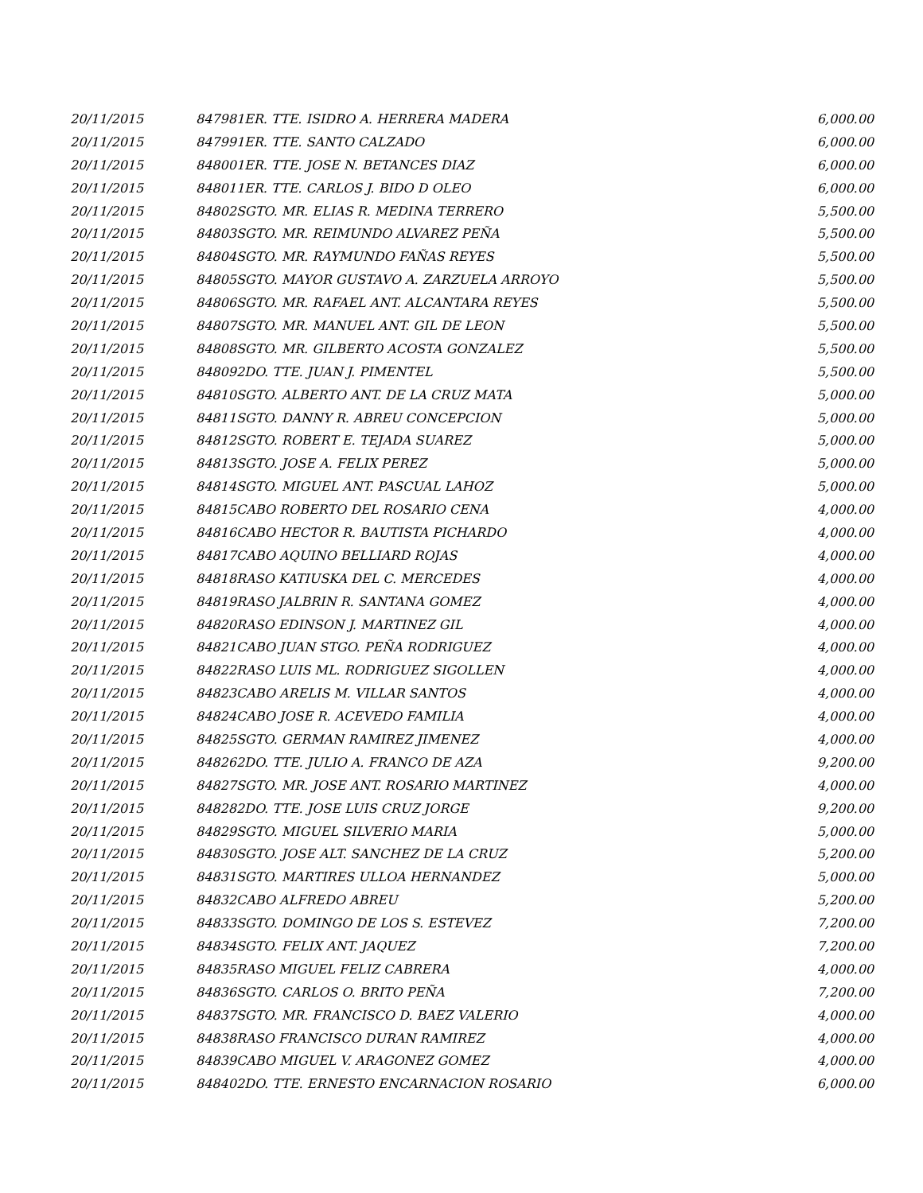| 20/11/2015 | 84798 | 1ER. TTE. ISIDRO A. HERRERA MADERA | 6,000.00 |
| 20/11/2015 | 84799 | 1ER. TTE. SANTO CALZADO | 6,000.00 |
| 20/11/2015 | 84800 | 1ER. TTE. JOSE N. BETANCES DIAZ | 6,000.00 |
| 20/11/2015 | 84801 | 1ER. TTE. CARLOS J. BIDO D OLEO | 6,000.00 |
| 20/11/2015 | 84802 | SGTO. MR. ELIAS R. MEDINA TERRERO | 5,500.00 |
| 20/11/2015 | 84803 | SGTO. MR. REIMUNDO ALVAREZ PEÑA | 5,500.00 |
| 20/11/2015 | 84804 | SGTO. MR. RAYMUNDO FAÑAS REYES | 5,500.00 |
| 20/11/2015 | 84805 | SGTO. MAYOR GUSTAVO A. ZARZUELA ARROYO | 5,500.00 |
| 20/11/2015 | 84806 | SGTO. MR. RAFAEL ANT. ALCANTARA REYES | 5,500.00 |
| 20/11/2015 | 84807 | SGTO. MR. MANUEL ANT. GIL DE LEON | 5,500.00 |
| 20/11/2015 | 84808 | SGTO. MR. GILBERTO ACOSTA GONZALEZ | 5,500.00 |
| 20/11/2015 | 84809 | 2DO. TTE. JUAN J. PIMENTEL | 5,500.00 |
| 20/11/2015 | 84810 | SGTO. ALBERTO ANT. DE LA CRUZ MATA | 5,000.00 |
| 20/11/2015 | 84811 | SGTO. DANNY R. ABREU CONCEPCION | 5,000.00 |
| 20/11/2015 | 84812 | SGTO. ROBERT E. TEJADA SUAREZ | 5,000.00 |
| 20/11/2015 | 84813 | SGTO. JOSE A. FELIX PEREZ | 5,000.00 |
| 20/11/2015 | 84814 | SGTO. MIGUEL ANT. PASCUAL LAHOZ | 5,000.00 |
| 20/11/2015 | 84815 | CABO ROBERTO DEL ROSARIO CENA | 4,000.00 |
| 20/11/2015 | 84816 | CABO HECTOR R. BAUTISTA PICHARDO | 4,000.00 |
| 20/11/2015 | 84817 | CABO AQUINO BELLIARD ROJAS | 4,000.00 |
| 20/11/2015 | 84818 | RASO KATIUSKA DEL C. MERCEDES | 4,000.00 |
| 20/11/2015 | 84819 | RASO JALBRIN R. SANTANA GOMEZ | 4,000.00 |
| 20/11/2015 | 84820 | RASO EDINSON J. MARTINEZ GIL | 4,000.00 |
| 20/11/2015 | 84821 | CABO JUAN STGO. PEÑA RODRIGUEZ | 4,000.00 |
| 20/11/2015 | 84822 | RASO LUIS ML. RODRIGUEZ SIGOLLEN | 4,000.00 |
| 20/11/2015 | 84823 | CABO ARELIS M. VILLAR SANTOS | 4,000.00 |
| 20/11/2015 | 84824 | CABO JOSE R. ACEVEDO FAMILIA | 4,000.00 |
| 20/11/2015 | 84825 | SGTO. GERMAN RAMIREZ JIMENEZ | 4,000.00 |
| 20/11/2015 | 84826 | 2DO. TTE. JULIO A. FRANCO DE AZA | 9,200.00 |
| 20/11/2015 | 84827 | SGTO. MR. JOSE ANT. ROSARIO MARTINEZ | 4,000.00 |
| 20/11/2015 | 84828 | 2DO. TTE. JOSE LUIS CRUZ JORGE | 9,200.00 |
| 20/11/2015 | 84829 | SGTO. MIGUEL SILVERIO MARIA | 5,000.00 |
| 20/11/2015 | 84830 | SGTO. JOSE ALT. SANCHEZ DE LA CRUZ | 5,200.00 |
| 20/11/2015 | 84831 | SGTO. MARTIRES ULLOA HERNANDEZ | 5,000.00 |
| 20/11/2015 | 84832 | CABO ALFREDO ABREU | 5,200.00 |
| 20/11/2015 | 84833 | SGTO. DOMINGO DE LOS S. ESTEVEZ | 7,200.00 |
| 20/11/2015 | 84834 | SGTO. FELIX ANT. JAQUEZ | 7,200.00 |
| 20/11/2015 | 84835 | RASO MIGUEL FELIZ CABRERA | 4,000.00 |
| 20/11/2015 | 84836 | SGTO. CARLOS O. BRITO PEÑA | 7,200.00 |
| 20/11/2015 | 84837 | SGTO. MR. FRANCISCO D. BAEZ VALERIO | 4,000.00 |
| 20/11/2015 | 84838 | RASO FRANCISCO DURAN RAMIREZ | 4,000.00 |
| 20/11/2015 | 84839 | CABO MIGUEL V. ARAGONEZ GOMEZ | 4,000.00 |
| 20/11/2015 | 84840 | 2DO. TTE. ERNESTO ENCARNACION ROSARIO | 6,000.00 |